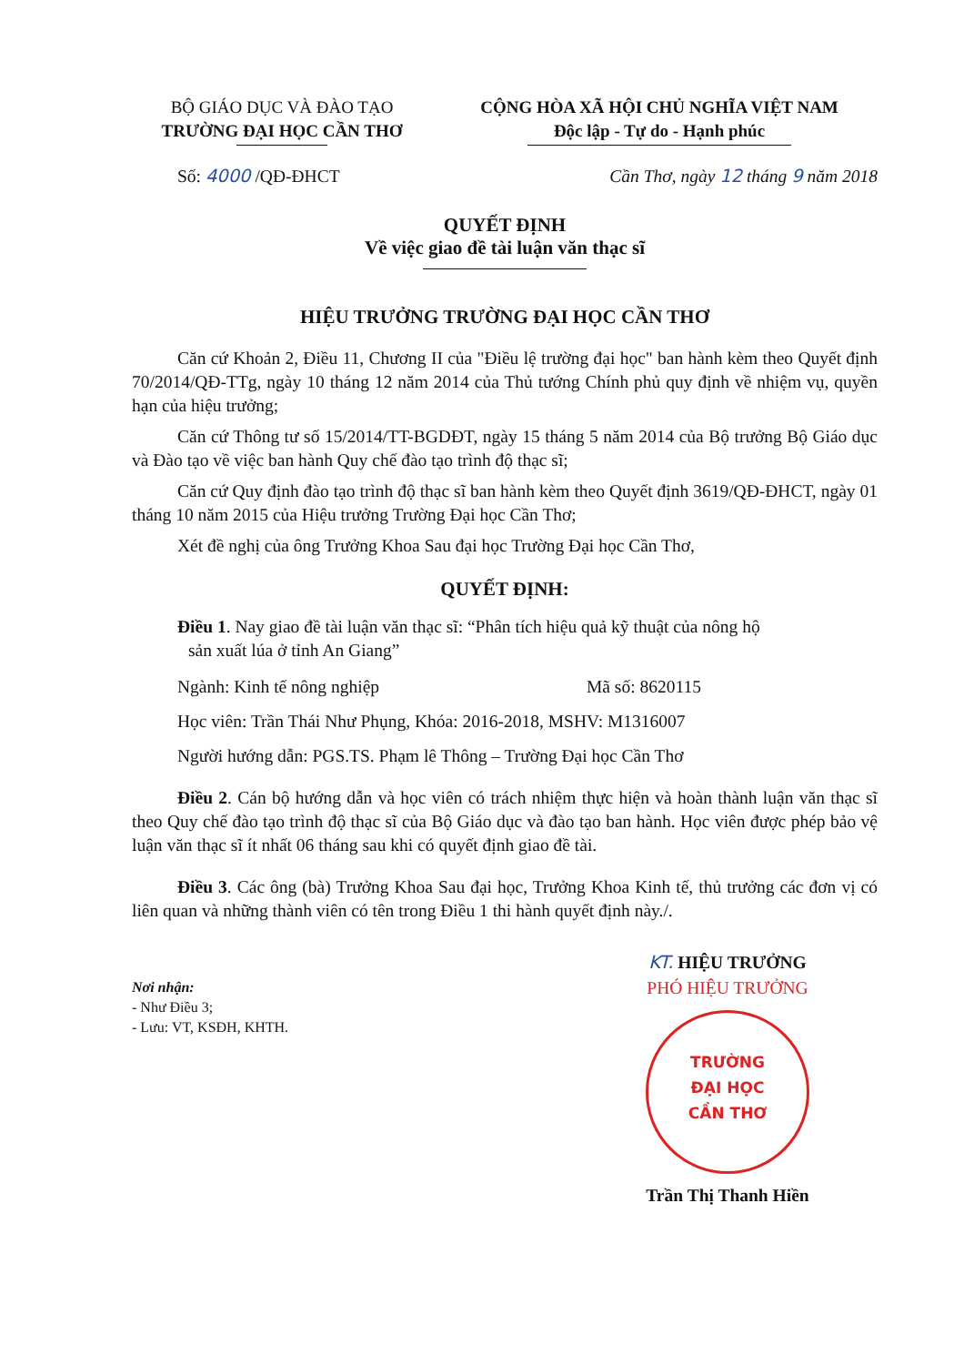BỘ GIÁO DỤC VÀ ĐÀO TẠO
TRƯỜNG ĐẠI HỌC CẦN THƠ
CỘNG HÒA XÃ HỘI CHỦ NGHĨA VIỆT NAM
Độc lập - Tự do - Hạnh phúc
Số: 4000 /QĐ-ĐHCT Cần Thơ, ngày 12 tháng 9 năm 2018
QUYẾT ĐỊNH
Về việc giao đề tài luận văn thạc sĩ
HIỆU TRƯỞNG TRƯỜNG ĐẠI HỌC CẦN THƠ
Căn cứ Khoản 2, Điều 11, Chương II của "Điều lệ trường đại học" ban hành kèm theo Quyết định 70/2014/QĐ-TTg, ngày 10 tháng 12 năm 2014 của Thủ tướng Chính phủ quy định về nhiệm vụ, quyền hạn của hiệu trưởng;
Căn cứ Thông tư số 15/2014/TT-BGDĐT, ngày 15 tháng 5 năm 2014 của Bộ trưởng Bộ Giáo dục và Đào tạo về việc ban hành Quy chế đào tạo trình độ thạc sĩ;
Căn cứ Quy định đào tạo trình độ thạc sĩ ban hành kèm theo Quyết định 3619/QĐ-ĐHCT, ngày 01 tháng 10 năm 2015 của Hiệu trưởng Trường Đại học Cần Thơ;
Xét đề nghị của ông Trưởng Khoa Sau đại học Trường Đại học Cần Thơ,
QUYẾT ĐỊNH:
Điều 1. Nay giao đề tài luận văn thạc sĩ: “Phân tích hiệu quả kỹ thuật của nông hộ
sản xuất lúa ở tỉnh An Giang”
Ngành: Kinh tế nông nghiệp Mã số: 8620115
Học viên: Trần Thái Như Phụng, Khóa: 2016-2018, MSHV: M1316007
Người hướng dẫn: PGS.TS. Phạm lê Thông – Trường Đại học Cần Thơ
Điều 2. Cán bộ hướng dẫn và học viên có trách nhiệm thực hiện và hoàn thành luận văn thạc sĩ theo Quy chế đào tạo trình độ thạc sĩ của Bộ Giáo dục và đào tạo ban hành. Học viên được phép bảo vệ luận văn thạc sĩ ít nhất 06 tháng sau khi có quyết định giao đề tài.
Điều 3. Các ông (bà) Trưởng Khoa Sau đại học, Trưởng Khoa Kinh tế, thủ trưởng các đơn vị có liên quan và những thành viên có tên trong Điều 1 thi hành quyết định này./.
Nơi nhận:
- Như Điều 3;
- Lưu: VT, KSĐH, KHTH.
KT. HIỆU TRƯỞNG
PHÓ HIỆU TRƯỞNG
TRƯỜNG
ĐẠI HỌC
CẦN THƠ
Trần Thị Thanh Hiền